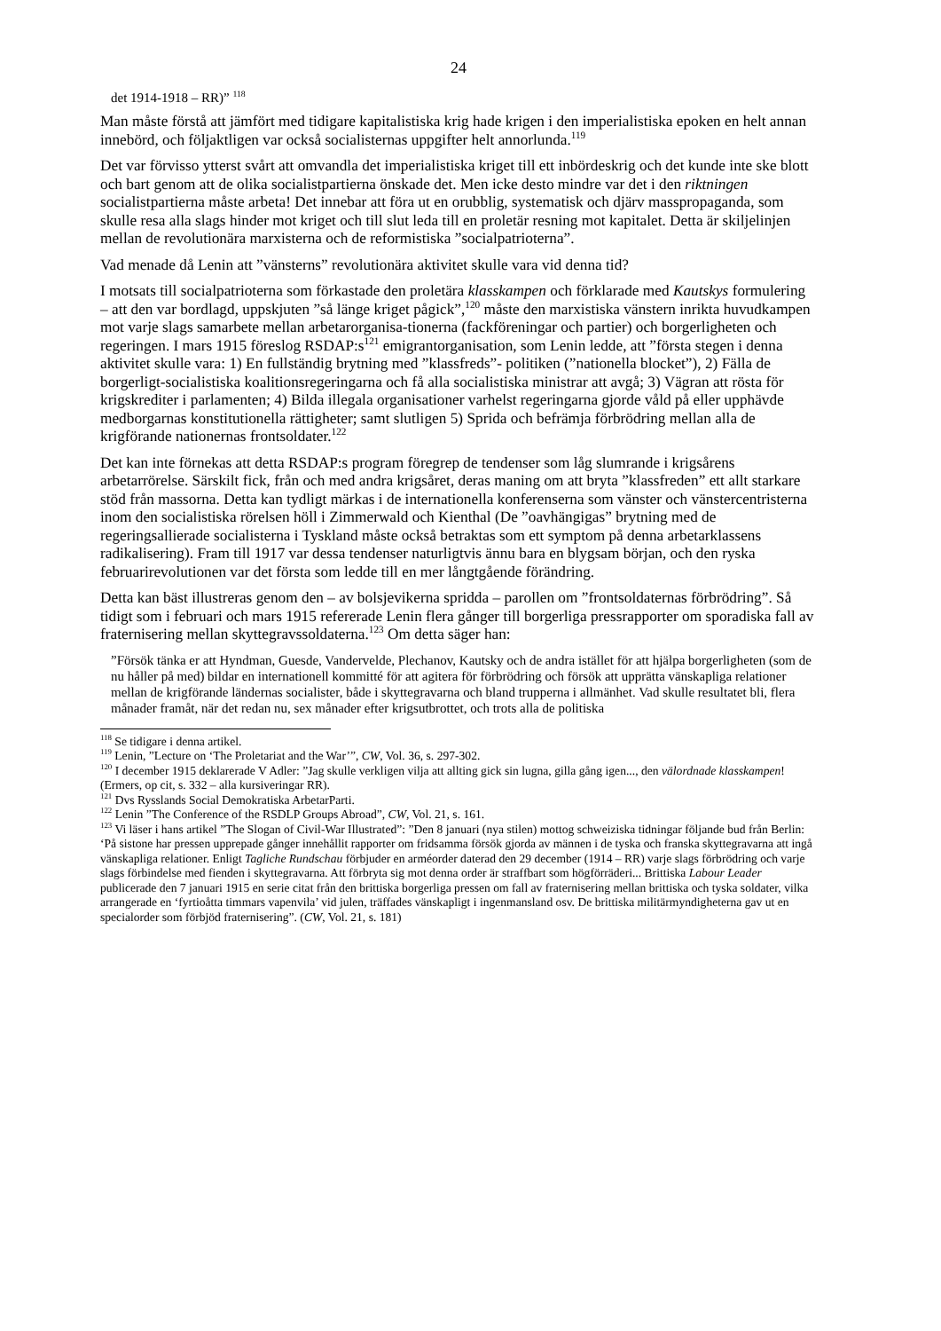24
det 1914-1918 – RR)” <sup>118</sup>
Man måste förstå att jämfört med tidigare kapitalistiska krig hade krigen i den imperialistiska epoken en helt annan innebörd, och följaktligen var också socialisternas uppgifter helt annorlunda.<sup>119</sup>
Det var förvisso ytterst svårt att omvandla det imperialistiska kriget till ett inbördeskrig och det kunde inte ske blott och bart genom att de olika socialistpartierna önskade det. Men icke desto mindre var det i den riktningen socialistpartierna måste arbeta! Det innebar att föra ut en orubblig, systematisk och djärv masspropaganda, som skulle resa alla slags hinder mot kriget och till slut leda till en proletär resning mot kapitalet. Detta är skiljelinjen mellan de revolutionära marxisterna och de reformistiska ”socialpatrioterna”.
Vad menade då Lenin att ”vänsterns” revolutionära aktivitet skulle vara vid denna tid?
I motsats till socialpatrioterna som förkastade den proletära klasskampen och förklarade med Kautskys formulering – att den var bordlagd, uppskjuten ”så länge kriget pågick”,<sup>120</sup> måste den marxistiska vänstern inrikta huvudkampen mot varje slags samarbete mellan arbetarorganisa-tionerna (fackföreningar och partier) och borgerligheten och regeringen. I mars 1915 föreslog RSDAP:s<sup>121</sup> emigrantorganisation, som Lenin ledde, att ”första stegen i denna aktivitet skulle vara: 1) En fullständig brytning med ”klassfreds”- politiken (”nationella blocket”), 2) Fälla de borgerligt-socialistiska koalitionsregeringarna och få alla socialistiska ministrar att avgå; 3) Vägran att rösta för krigskrediter i parlamenten; 4) Bilda illegala organisationer varhelst regeringarna gjorde våld på eller upphävde medborgarnas konstitutionella rättigheter; samt slutligen 5) Sprida och befrämja förbrödring mellan alla de krigförande nationernas frontsoldater.<sup>122</sup>
Det kan inte förnekas att detta RSDAP:s program föregrep de tendenser som låg slumrande i krigsårens arbetarrörelse. Särskilt fick, från och med andra krigsåret, deras maning om att bryta ”klassfreden” ett allt starkare stöd från massorna. Detta kan tydligt märkas i de internationella konferenserna som vänster och vänstercentristerna inom den socialistiska rörelsen höll i Zimmerwald och Kienthal (De ”oavhängigas” brytning med de regeringsallierade socialisterna i Tyskland måste också betraktas som ett symptom på denna arbetarklassens radikalisering). Fram till 1917 var dessa tendenser naturligtvis ännu bara en blygsam början, och den ryska februarirevolutionen var det första som ledde till en mer långtgående förändring.
Detta kan bäst illustreras genom den – av bolsjevikerna spridda – parollen om ”frontsoldaternas förbrödring”. Så tidigt som i februari och mars 1915 refererade Lenin flera gånger till borgerliga pressrapporter om sporadiska fall av fraternisering mellan skyttegravssoldaterna.<sup>123</sup> Om detta säger han:
”Försök tänka er att Hyndman, Guesde, Vandervelde, Plechanov, Kautsky och de andra istället för att hjälpa borgerligheten (som de nu håller på med) bildar en internationell kommitté för att agitera för förbrödring och försök att upprätta vänskapliga relationer mellan de krigförande ländernas socialister, både i skyttegravarna och bland trupperna i allmänhet. Vad skulle resultatet bli, flera månader framåt, när det redan nu, sex månader efter krigsutbrottet, och trots alla de politiska
<sup>118</sup> Se tidigare i denna artikel.
<sup>119</sup> Lenin, ”Lecture on ‘The Proletariat and the War’”, CW, Vol. 36, s. 297-302.
<sup>120</sup> I december 1915 deklarerade V Adler: ”Jag skulle verkligen vilja att allting gick sin lugna, gilla gång igen..., den välordnade klasskampen! (Ermers, op cit, s. 332 – alla kursiveringar RR).
<sup>121</sup> Dvs Rysslands Social Demokratiska ArbetarParti.
<sup>122</sup> Lenin ”The Conference of the RSDLP Groups Abroad”, CW, Vol. 21, s. 161.
<sup>123</sup> Vi läser i hans artikel ”The Slogan of Civil-War Illustrated”: ”Den 8 januari (nya stilen) mottog schweiziska tidningar följande bud från Berlin: ‘På sistone har pressen upprepade gånger innehållit rapporter om fridsamma försök gjorda av männen i de tyska och franska skyttegravarna att ingå vänskapliga relationer. Enligt Tagliche Rundschau förbjuder en arméorder daterad den 29 december (1914 – RR) varje slags förbrödring och varje slags förbindelse med fienden i skyttegravarna. Att förbryta sig mot denna order är straffbart som högförräderi... Brittiska Labour Leader publicerade den 7 januari 1915 en serie citat från den brittiska borgerliga pressen om fall av fraternisering mellan brittiska och tyska soldater, vilka arrangerade en ‘fyrtioåtta timmars vapenvila’ vid julen, träffades vänskapligt i ingenmansland osv. De brittiska militärmyndigheterna gav ut en specialorder som förbjöd fraternisering”. (CW, Vol. 21, s. 181)